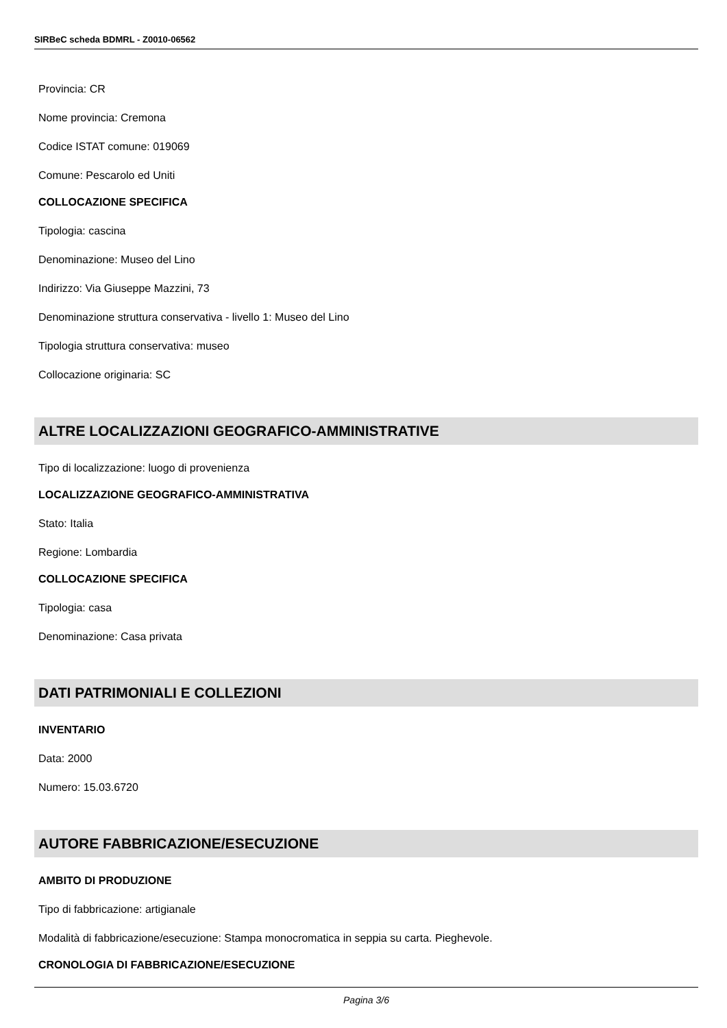SIRBeC scheda BDMRL - Z0010-06562
Provincia: CR
Nome provincia: Cremona
Codice ISTAT comune: 019069
Comune: Pescarolo ed Uniti
COLLOCAZIONE SPECIFICA
Tipologia: cascina
Denominazione: Museo del Lino
Indirizzo: Via Giuseppe Mazzini, 73
Denominazione struttura conservativa - livello 1: Museo del Lino
Tipologia struttura conservativa: museo
Collocazione originaria: SC
ALTRE LOCALIZZAZIONI GEOGRAFICO-AMMINISTRATIVE
Tipo di localizzazione: luogo di provenienza
LOCALIZZAZIONE GEOGRAFICO-AMMINISTRATIVA
Stato: Italia
Regione: Lombardia
COLLOCAZIONE SPECIFICA
Tipologia: casa
Denominazione: Casa privata
DATI PATRIMONIALI E COLLEZIONI
INVENTARIO
Data: 2000
Numero: 15.03.6720
AUTORE FABBRICAZIONE/ESECUZIONE
AMBITO DI PRODUZIONE
Tipo di fabbricazione: artigianale
Modalità di fabbricazione/esecuzione: Stampa monocromatica in seppia su carta. Pieghevole.
CRONOLOGIA DI FABBRICAZIONE/ESECUZIONE
Pagina 3/6